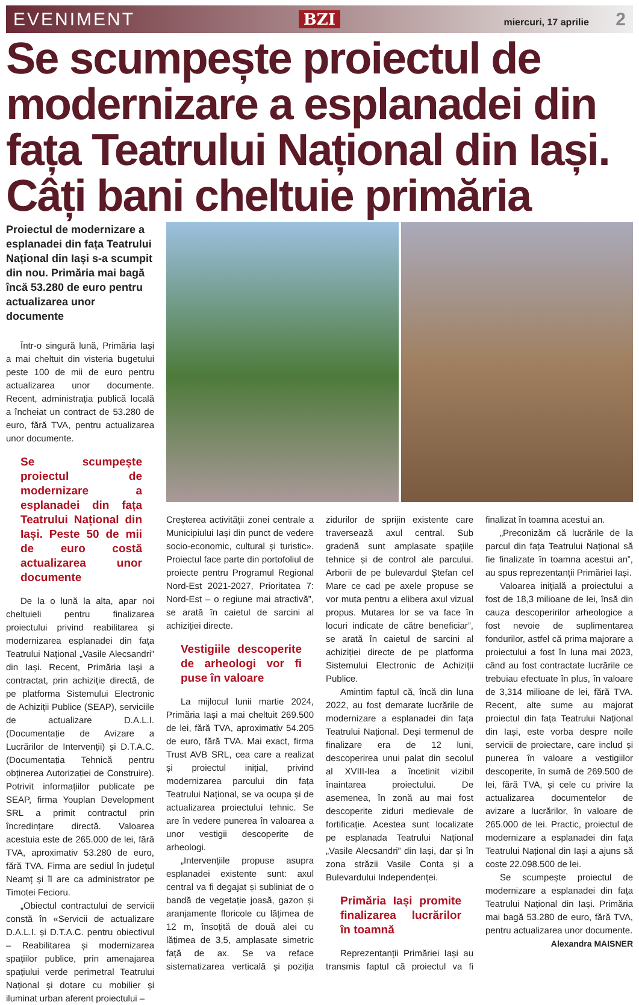EVENIMENT BZI miercuri, 17 aprilie 2
Se scumpește proiectul de modernizare a esplanadei din fața Teatrului Național din Iași. Câți bani cheltuie primăria
Proiectul de modernizare a esplanadei din fața Teatrului Național din Iași s-a scumpit din nou. Primăria mai bagă încă 53.280 de euro pentru actualizarea unor documente
Într-o singură lună, Primăria Iași a mai cheltuit din visteria bugetului peste 100 de mii de euro pentru actualizarea unor documente. Recent, administrația publică locală a încheiat un contract de 53.280 de euro, fără TVA, pentru actualizarea unor documente.
Se scumpește proiectul de modernizare a esplanadei din fața Teatrului Național din Iași. Peste 50 de mii de euro costă actualizarea unor documente
De la o lună la alta, apar noi cheltuieli pentru finalizarea proiectului privind reabilitarea și modernizarea esplanadei din fața Teatrului Național „Vasile Alecsandri” din Iași. Recent, Primăria Iași a contractat, prin achiziție directă, de pe platforma Sistemului Electronic de Achiziții Publice (SEAP), serviciile de actualizare D.A.L.I. (Documentație de Avizare a Lucrărilor de Intervenții) și D.T.A.C. (Documentația Tehnică pentru obținerea Autorizației de Construire). Potrivit informațiilor publicate pe SEAP, firma Youplan Development SRL a primit contractul prin încredințare directă. Valoarea acestuia este de 265.000 de lei, fără TVA, aproximativ 53.280 de euro, fără TVA. Firma are sediul în județul Neamț și îl are ca administrator pe Timotei Fecioru.
„Obiectul contractului de servicii constă în «Servicii de actualizare D.A.L.I. și D.T.A.C. pentru obiectivul – Reabilitarea și modernizarea spațiilor publice, prin amenajarea spațiului verde perimetral Teatrului Național și dotare cu mobilier și iluminat urban aferent proiectului –
Creșterea activității zonei centrale a Municipiului Iași din punct de vedere socio-economic, cultural și turistic». Proiectul face parte din portofoliul de proiecte pentru Programul Regional Nord-Est 2021-2027, Prioritatea 7: Nord-Est – o regiune mai atractivă”, se arată în caietul de sarcini al achiziției directe.
Vestigiile descoperite de arheologi vor fi puse în valoare
La mijlocul lunii martie 2024, Primăria Iași a mai cheltuit 269.500 de lei, fără TVA, aproximativ 54.205 de euro, fără TVA. Mai exact, firma Trust AVB SRL, cea care a realizat și proiectul inițial, privind modernizarea parcului din fața Teatrului Național, se va ocupa și de actualizarea proiectului tehnic. Se are în vedere punerea în valoarea a unor vestigii descoperite de arheologi.
„Intervențiile propuse asupra esplanadei existente sunt: axul central va fi degajat și subliniat de o bandă de vegetație joasă, gazon și aranjamente floricole cu lățimea de 12 m, însoțită de două alei cu lățimea de 3,5, amplasate simetric față de ax. Se va reface sistematizarea verticală și poziția zidurilor de sprijin existente care traversează axul central. Sub gradenă sunt amplasate spațiile tehnice și de control ale parcului. Arborii de pe bulevardul Ștefan cel Mare ce cad pe axele propuse se vor muta pentru a elibera axul vizual propus. Mutarea lor se va face în locuri indicate de către beneficiar”, se arată în caietul de sarcini al achiziției directe de pe platforma Sistemului Electronic de Achiziții Publice.
Amintim faptul că, încă din luna 2022, au fost demarate lucrările de modernizare a esplanadei din fața Teatrului Național. Deși termenul de finalizare era de 12 luni, descoperirea unui palat din secolul al XVIII-lea a încetinit vizibil înaintarea proiectului. De asemenea, în zonă au mai fost descoperite ziduri medievale de fortificație. Acestea sunt localizate pe esplanada Teatrului Național „Vasile Alecsandri” din Iași, dar și în zona străzii Vasile Conta și a Bulevardului Independenței.
Primăria Iași promite finalizarea lucrărilor în toamnă
Reprezentanții Primăriei Iași au transmis faptul că proiectul va fi finalizat în toamna acestui an.
„Preconizăm că lucrările de la parcul din fața Teatrului Național să fie finalizate în toamna acestui an”, au spus reprezentanții Primăriei Iași.
Valoarea inițială a proiectului a fost de 18,3 milioane de lei, însă din cauza descoperirilor arheologice a fost nevoie de suplimentarea fondurilor, astfel că prima majorare a proiectului a fost în luna mai 2023, când au fost contractate lucrările ce trebuiau efectuate în plus, în valoare de 3,314 milioane de lei, fără TVA. Recent, alte sume au majorat proiectul din fața Teatrului Național din Iași, este vorba despre noile servicii de proiectare, care includ și punerea în valoare a vestigiilor descoperite, în sumă de 269.500 de lei, fără TVA, și cele cu privire la actualizarea documentelor de avizare a lucrărilor, în valoare de 265.000 de lei. Practic, proiectul de modernizare a esplanadei din fața Teatrului Național din Iași a ajuns să coste 22.098.500 de lei.
Se scumpește proiectul de modernizare a esplanadei din fața Teatrului Național din Iași. Primăria mai bagă 53.280 de euro, fără TVA, pentru actualizarea unor documente.
Alexandra MAISNER